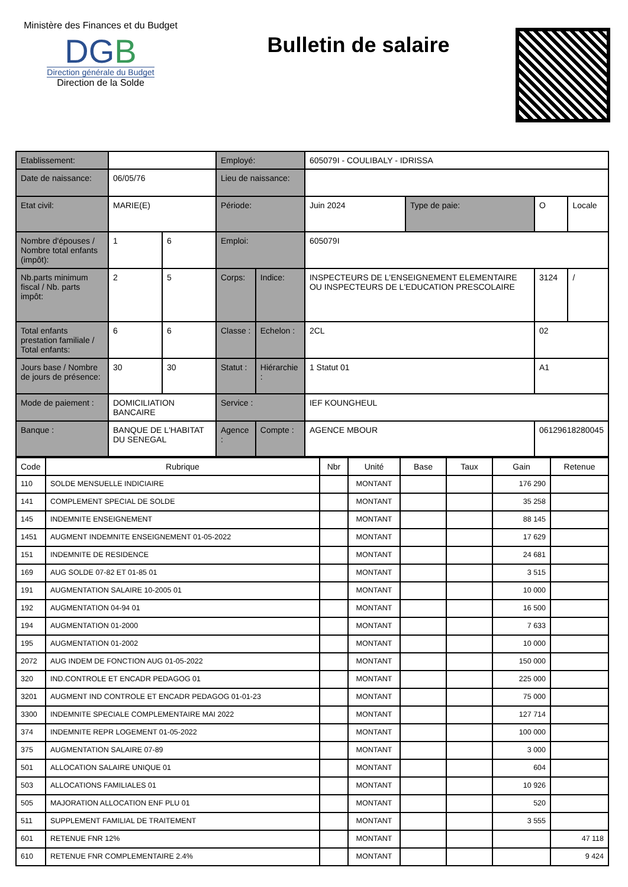Ministère des Finances et du Budget
DGB
Direction générale du Budget
Direction de la Solde
Bulletin de salaire
| Etablissement: | | | Employé: | | 605079I - COULIBALY - IDRISSA | | | |
| Date de naissance: | 06/05/76 | | Lieu de naissance: | | | | | |
| Etat civil: | MARIE(E) | | Période: | | Juin 2024 | Type de paie: | O | Locale |
| Nombre d'épouses / Nombre total enfants (impôt): | 1 | 6 | Emploi: | | 605079I | | | |
| Nb.parts minimum fiscal / Nb. parts impôt: | 2 | 5 | Corps: | Indice: | INSPECTEURS DE L'ENSEIGNEMENT ELEMENTAIRE OU INSPECTEURS DE L'EDUCATION PRESCOLAIRE | | 3124 | / |
| Total enfants prestation familiale / Total enfants: | 6 | 6 | Classe : | Echelon : | 2CL | | 02 | |
| Jours base / Nombre de jours de présence: | 30 | 30 | Statut : | Hiérarchie : | 1 Statut 01 | | A1 | |
| Mode de paiement : | DOMICILIATION BANCAIRE | | Service : | | IEF KOUNGHEUL | | | |
| Banque : | BANQUE DE L'HABITAT DU SENEGAL | | Agence : | Compte : | AGENCE MBOUR | | 06129618280045 | |
| Code | Rubrique | Nbr | Unité | Base | Taux | Gain | Retenue |
| --- | --- | --- | --- | --- | --- | --- | --- |
| 110 | SOLDE MENSUELLE INDICIAIRE | | MONTANT | | | 176 290 | |
| 141 | COMPLEMENT SPECIAL DE SOLDE | | MONTANT | | | 35 258 | |
| 145 | INDEMNITE ENSEIGNEMENT | | MONTANT | | | 88 145 | |
| 1451 | AUGMENT INDEMNITE ENSEIGNEMENT 01-05-2022 | | MONTANT | | | 17 629 | |
| 151 | INDEMNITE DE RESIDENCE | | MONTANT | | | 24 681 | |
| 169 | AUG SOLDE 07-82 ET 01-85 01 | | MONTANT | | | 3 515 | |
| 191 | AUGMENTATION SALAIRE 10-2005 01 | | MONTANT | | | 10 000 | |
| 192 | AUGMENTATION 04-94 01 | | MONTANT | | | 16 500 | |
| 194 | AUGMENTATION 01-2000 | | MONTANT | | | 7 633 | |
| 195 | AUGMENTATION 01-2002 | | MONTANT | | | 10 000 | |
| 2072 | AUG INDEM DE FONCTION AUG 01-05-2022 | | MONTANT | | | 150 000 | |
| 320 | IND.CONTROLE ET ENCADR PEDAGOG 01 | | MONTANT | | | 225 000 | |
| 3201 | AUGMENT IND CONTROLE ET ENCADR PEDAGOG 01-01-23 | | MONTANT | | | 75 000 | |
| 3300 | INDEMNITE SPECIALE COMPLEMENTAIRE MAI 2022 | | MONTANT | | | 127 714 | |
| 374 | INDEMNITE REPR LOGEMENT 01-05-2022 | | MONTANT | | | 100 000 | |
| 375 | AUGMENTATION SALAIRE 07-89 | | MONTANT | | | 3 000 | |
| 501 | ALLOCATION SALAIRE UNIQUE 01 | | MONTANT | | | 604 | |
| 503 | ALLOCATIONS FAMILIALES 01 | | MONTANT | | | 10 926 | |
| 505 | MAJORATION ALLOCATION ENF PLU 01 | | MONTANT | | | 520 | |
| 511 | SUPPLEMENT FAMILIAL DE TRAITEMENT | | MONTANT | | | 3 555 | |
| 601 | RETENUE FNR 12% | | MONTANT | | | | 47 118 |
| 610 | RETENUE FNR COMPLEMENTAIRE 2.4% | | MONTANT | | | | 9 424 |